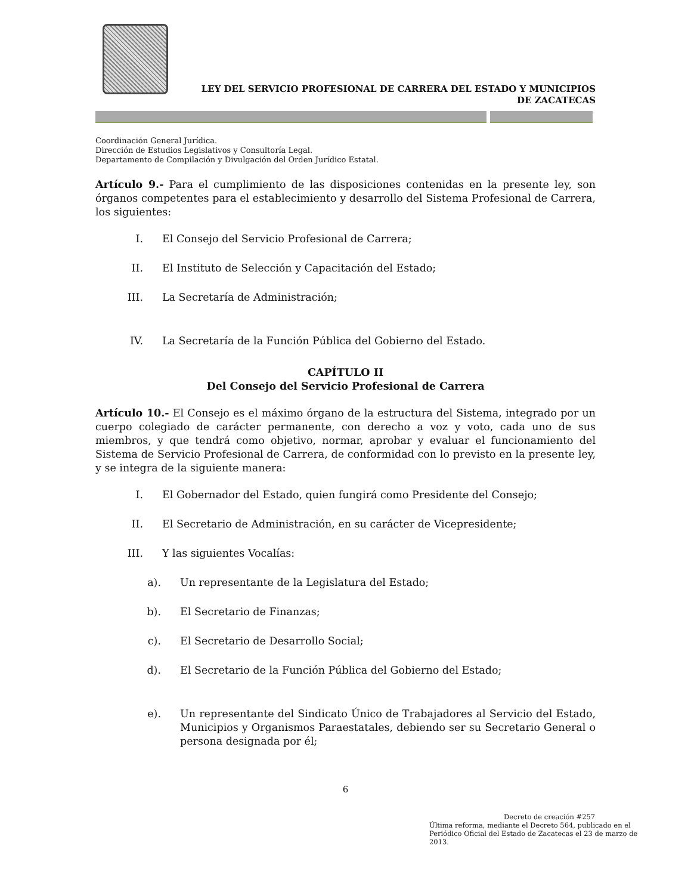LEY DEL SERVICIO PROFESIONAL DE CARRERA DEL ESTADO Y MUNICIPIOS
DE ZACATECAS
Coordinación General Jurídica.
Dirección de Estudios Legislativos y Consultoría Legal.
Departamento de Compilación y Divulgación del Orden Jurídico Estatal.
Artículo 9.- Para el cumplimiento de las disposiciones contenidas en la presente ley, son órganos competentes para el establecimiento y desarrollo del Sistema Profesional de Carrera, los siguientes:
I. El Consejo del Servicio Profesional de Carrera;
II. El Instituto de Selección y Capacitación del Estado;
III. La Secretaría de Administración;
IV. La Secretaría de la Función Pública del Gobierno del Estado.
CAPÍTULO II
Del Consejo del Servicio Profesional de Carrera
Artículo 10.- El Consejo es el máximo órgano de la estructura del Sistema, integrado por un cuerpo colegiado de carácter permanente, con derecho a voz y voto, cada uno de sus miembros, y que tendrá como objetivo, normar, aprobar y evaluar el funcionamiento del Sistema de Servicio Profesional de Carrera, de conformidad con lo previsto en la presente ley, y se integra de la siguiente manera:
I. El Gobernador del Estado, quien fungirá como Presidente del Consejo;
II. El Secretario de Administración, en su carácter de Vicepresidente;
III. Y las siguientes Vocalías:
a). Un representante de la Legislatura del Estado;
b). El Secretario de Finanzas;
c). El Secretario de Desarrollo Social;
d). El Secretario de la Función Pública del Gobierno del Estado;
e). Un representante del Sindicato Único de Trabajadores al Servicio del Estado, Municipios y Organismos Paraestatales, debiendo ser su Secretario General o persona designada por él;
6
Decreto de creación #257
Última reforma, mediante el Decreto 564, publicado en el Periódico Oficial del Estado de Zacatecas el 23 de marzo de 2013.